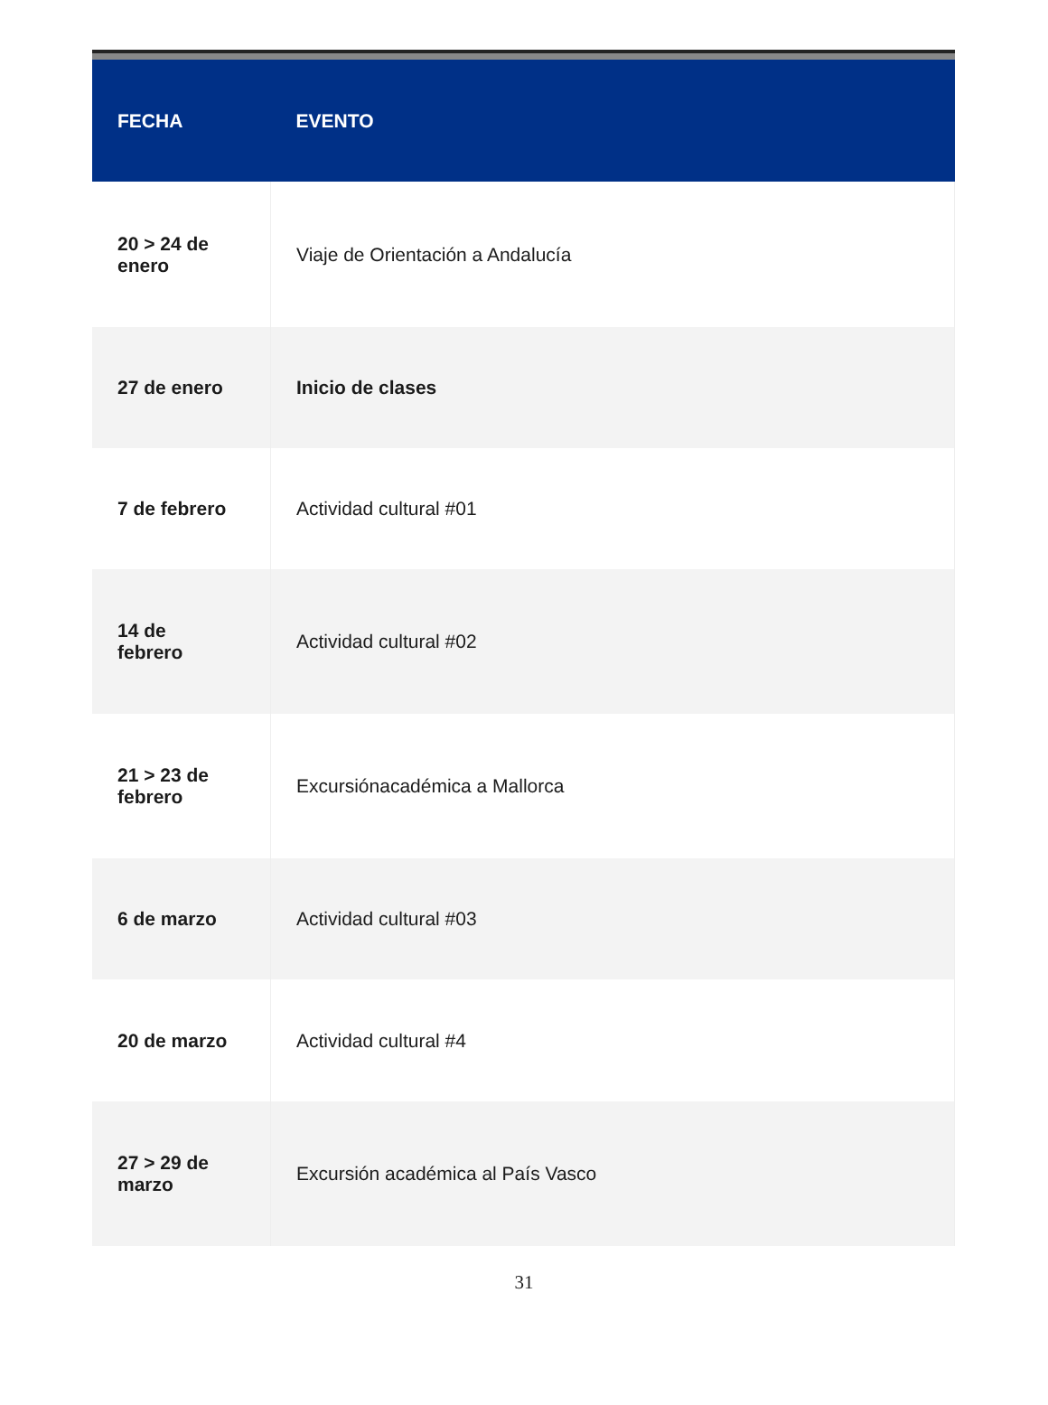| FECHA | EVENTO |
| --- | --- |
| 20 > 24 de enero | Viaje de Orientación a Andalucía |
| 27 de enero | Inicio de clases |
| 7 de febrero | Actividad cultural #01 |
| 14 de febrero | Actividad cultural #02 |
| 21 > 23 de febrero | Excursiónacadémica a Mallorca |
| 6 de marzo | Actividad cultural #03 |
| 20 de marzo | Actividad cultural #4 |
| 27 > 29 de marzo | Excursión académica al País Vasco |
31